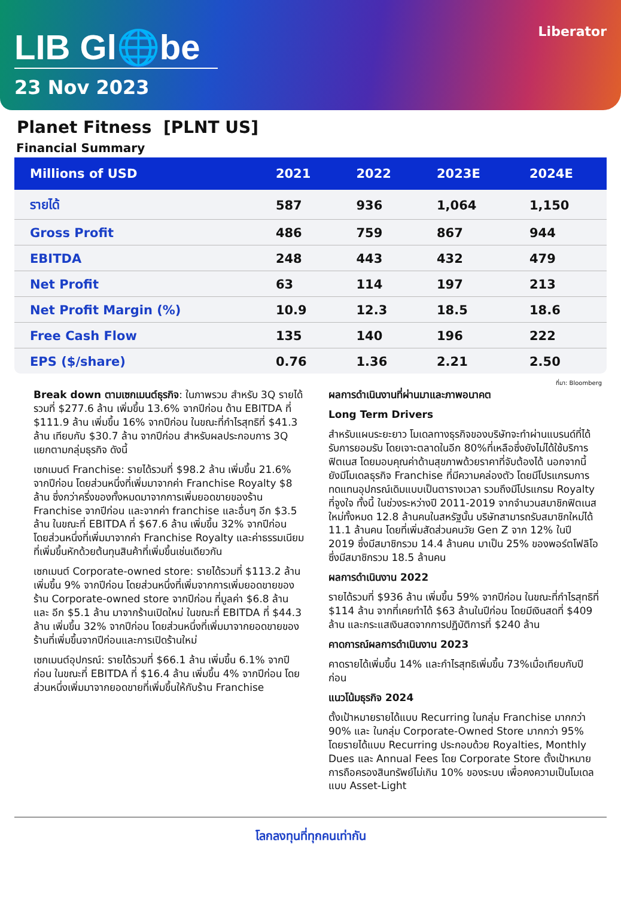LIB Gl🌐be
23 Nov 2023
Liberator
Planet Fitness [PLNT US]
Financial Summary
| Millions of USD | 2021 | 2022 | 2023E | 2024E |
| --- | --- | --- | --- | --- |
| รายได้ | 587 | 936 | 1,064 | 1,150 |
| Gross Profit | 486 | 759 | 867 | 944 |
| EBITDA | 248 | 443 | 432 | 479 |
| Net Profit | 63 | 114 | 197 | 213 |
| Net Profit Margin (%) | 10.9 | 12.3 | 18.5 | 18.6 |
| Free Cash Flow | 135 | 140 | 196 | 222 |
| EPS ($/share) | 0.76 | 1.36 | 2.21 | 2.50 |
ที่มา: Bloomberg
Break down ตามเซกเมนต์ธุรกิจ: ในภาพรวม สำหรับ 3Q รายได้รวมที่ $277.6 ล้าน เพิ่มขึ้น 13.6% จากปีก่อน ด้าน EBITDA ที่ $111.9 ล้าน เพิ่มขึ้น 16% จากปีก่อน ในขณะที่กำไรสุทธิที่ $41.3 ล้าน เทียบกับ $30.7 ล้าน จากปีก่อน สำหรับผลประกอบการ 3Q แยกตามกลุ่มธุรกิจ ดังนี้
เซกเมนต์ Franchise: รายได้รวมที่ $98.2 ล้าน เพิ่มขึ้น 21.6% จากปีก่อน โดยส่วนหนึ่งที่เพิ่มมาจากค่า Franchise Royalty $8 ล้าน ซึ่งกว่าครึ่งของทั้งหมดมาจากการเพิ่มยอดขายของร้าน Franchise จากปีก่อน และจากค่า franchise และอื่นๆ อีก $3.5 ล้าน ในขณะที่ EBITDA ที่ $67.6 ล้าน เพิ่มขึ้น 32% จากปีก่อน โดยส่วนหนึ่งที่เพิ่มมาจากค่า Franchise Royalty และค่าธรรมเนียมที่เพิ่มขึ้นหักด้วยต้นทุนสินค้าที่เพิ่มขึ้นเช่นเดียวกัน
เซกเมนต์ Corporate-owned store: รายได้รวมที่ $113.2 ล้าน เพิ่มขึ้น 9% จากปีก่อน โดยส่วนหนึ่งที่เพิ่มจากการเพิ่มยอดขายของร้าน Corporate-owned store จากปีก่อน ที่มูลค่า $6.8 ล้าน และ อีก $5.1 ล้าน มาจากร้านเปิดใหม่ ในขณะที่ EBITDA ที่ $44.3 ล้าน เพิ่มขึ้น 32% จากปีก่อน โดยส่วนหนึ่งที่เพิ่มมาจากยอดขายของร้านที่เพิ่มขึ้นจากปีก่อนและการเปิดร้านใหม่
เซกเมนต์อุปกรณ์: รายได้รวมที่ $66.1 ล้าน เพิ่มขึ้น 6.1% จากปีก่อน ในขณะที่ EBITDA ที่ $16.4 ล้าน เพิ่มขึ้น 4% จากปีก่อน โดยส่วนหนึ่งเพิ่มมาจากยอดขายที่เพิ่มขึ้นให้กับร้าน Franchise
ผลการดำเนินงานที่ผ่านมาและภาพอนาคต
Long Term Drivers
สำหรับแผนระยะยาว โมเดลทางธุรกิจของบริษัทจะทำผ่านแบรนด์ที่ได้รับการยอมรับ โดยเจาะตลาดในอีก 80%ที่เหลือซึ่งยังไม่ได้ใช้บริการฟิตเนส โดยมอบคุณค่าด้านสุขภาพด้วยราคาที่จับต้องได้ นอกจากนี้ ยังมีโมเดลธุรกิจ Franchise ที่มีความคล่องตัว โดยมีโปรแกรมการทดแทนอุปกรณ์เดิมแบบเป็นตารางเวลา รวมถึงมีโปรแกรม Royalty ที่จูงใจ ทั้งนี้ ในช่วงระหว่างปี 2011-2019 จากจำนวนสมาชิกฟิตเนสใหม่ทั้งหมด 12.8 ล้านคนในสหรัฐนั้น บริษัทสามารถรับสมาชิกใหม่ได้ 11.1 ล้านคน โดยที่เพิ่มสัดส่วนคนวัย Gen Z จาก 12% ในปี 2019 ซึ่งมีสมาชิกรวม 14.4 ล้านคน มาเป็น 25% ของพอร์ตโฟลิโอ ซึ่งมีสมาชิกรวม 18.5 ล้านคน
ผลการดำเนินงาน 2022
รายได้รวมที่ $936 ล้าน เพิ่มขึ้น 59% จากปีก่อน ในขณะที่กำไรสุทธิที่ $114 ล้าน จากที่เคยทำได้ $63 ล้านในปีก่อน โดยมีเงินสดที่ $409 ล้าน และกระแสเงินสดจากการปฏิบัติการที่ $240 ล้าน
คาดการณ์ผลการดำเนินงาน 2023
คาดรายได้เพิ่มขึ้น 14% และกำไรสุทธิเพิ่มขึ้น 73%เมื่อเทียบกับปีก่อน
แนวโน้มธุรกิจ 2024
ตั้งเป้าหมายรายได้แบบ Recurring ในกลุ่ม Franchise มากกว่า 90% และ ในกลุ่ม Corporate-Owned Store มากกว่า 95% โดยรายได้แบบ Recurring ประกอบด้วย Royalties, Monthly Dues และ Annual Fees โดย Corporate Store ตั้งเป้าหมายการถือครองสินทรัพย์ไม่เกิน 10% ของระบบ เพื่อคงความเป็นโมเดลแบบ Asset-Light
โลกลงทุนที่ทุกคนเท่ากัน